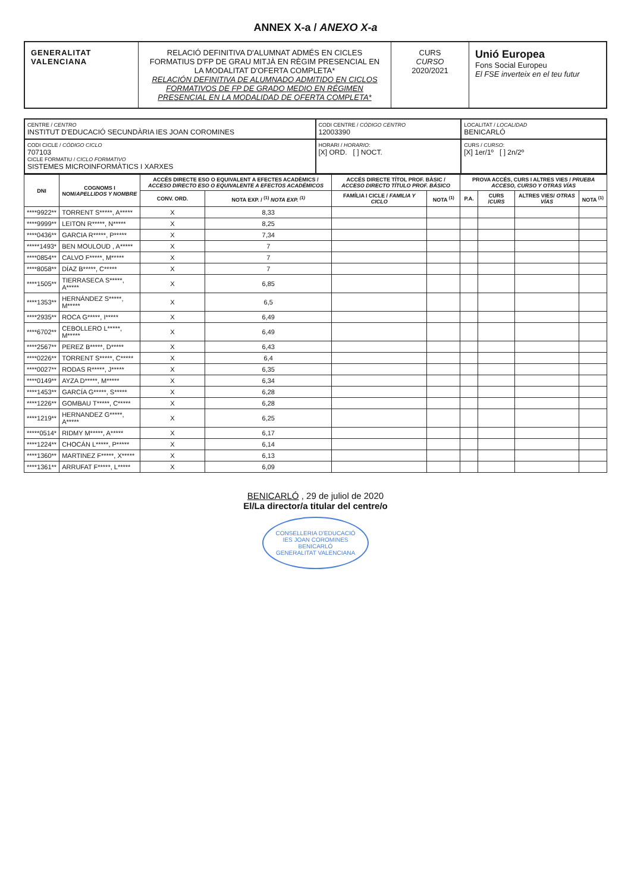ANNEX X-a / ANEXO X-a
GENERALITAT
VALENCIANA
RELACIÓ DEFINITIVA D'ALUMNAT ADMÉS EN CICLES FORMATIUS D'FP DE GRAU MITJÀ EN RÈGIM PRESENCIAL EN LA MODALITAT D'OFERTA COMPLETA*
RELACIÓN DEFINITIVA DE ALUMNADO ADMITIDO EN CICLOS FORMATIVOS DE FP DE GRADO MEDIO EN RÉGIMEN PRESENCIAL EN LA MODALIDAD DE OFERTA COMPLETA*
CURS
CURSO
2020/2021
Unió Europea
Fons Social Europeu
El FSE inverteix en el teu futur
CENTRE / CENTRO
INSTITUT D'EDUCACIÓ SECUNDÀRIA IES JOAN COROMINES
CODI CENTRE / CÓDIGO CENTRO
12003390
LOCALITAT / LOCALIDAD
BENICARLÓ
CODI CICLE / CÓDIGO CICLO
707103
CICLE FORMATIU / CICLO FORMATIVO
SISTEMES MICROINFORMÀTICS I XARXES
HORARI / HORARIO:
[X] ORD. [ ] NOCT.
CURS / CURSO:
[X] 1er/1º [ ] 2n/2º
| DNI | COGNOMS I NOM/ APELLIDOS Y NOMBRE | ACCÉS DIRECTE ESO O EQUIVALENT A EFECTES ACADÈMICS / ACCESO DIRECTO ESO O EQUIVALENTE A EFECTOS ACADÉMICOS | | ACCÉS DIRECTE TÍTOL PROF. BÀSIC / ACCESO DIRECTO TÍTULO PROF. BÁSICO | | PROVA ACCÉS, CURS I ALTRES VIES / PRUEBA ACCESO, CURSO Y OTRAS VÍAS | | | |
| --- | --- | --- | --- | --- | --- | --- | --- | --- | --- |
| | | CONV. ORD. | NOTA EXP. / <sup>(1)</sup> NOTA EXP. <sup>(1)</sup> | FAMÍLIA I CICLE / FAMILIA Y CICLO | NOTA <sup>(1)</sup> | P.A. | CURS / CURS | ALTRES VIES/ OTRAS VÍAS | NOTA <sup>(1)</sup> |
| ****9922** | TORRENT S*****, A***** | X | 8,33 | | | | | | |
| ****9999** | LEITON R*****, N***** | X | 8,25 | | | | | | |
| ****0436** | GARCIA R*****, P***** | X | 7,34 | | | | | | |
| *****1493* | BEN MOULOUD , A***** | X | 7 | | | | | | |
| ****0854** | CALVO F*****, M***** | X | 7 | | | | | | |
| ****8058** | DÍAZ B*****, C***** | X | 7 | | | | | | |
| ****1505** | TIERRASECA S*****, A***** | X | 6,85 | | | | | | |
| ****1353** | HERNÁNDEZ S*****, M***** | X | 6,5 | | | | | | |
| ****2935** | ROCA G*****, I***** | X | 6,49 | | | | | | |
| ****6702** | CEBOLLERO L*****, M***** | X | 6,49 | | | | | | |
| ****2567** | PEREZ B*****, D***** | X | 6,43 | | | | | | |
| ****0226** | TORRENT S*****, C***** | X | 6,4 | | | | | | |
| ****0027** | RODAS R*****, J***** | X | 6,35 | | | | | | |
| ****0149** | AYZA D*****, M***** | X | 6,34 | | | | | | |
| ****1453** | GARCÍA G*****, S***** | X | 6,28 | | | | | | |
| ****1226** | GOMBAU T*****, C***** | X | 6,28 | | | | | | |
| ****1219** | HERNANDEZ G*****, A***** | X | 6,25 | | | | | | |
| *****0514* | RIDMY M*****, A***** | X | 6,17 | | | | | | |
| ****1224** | CHOCÁN L*****, P***** | X | 6,14 | | | | | | |
| ****1360** | MARTINEZ F*****, X***** | X | 6,13 | | | | | | |
| ****1361** | ARRUFAT F*****, L***** | X | 6,09 | | | | | | |
BENICARLÓ , 29 de juliol de 2020
El/La director/a titular del centre/o
CONSELLERIA D'EDUCACIÓ
IES JOAN COROMINES
BENICARLÓ
GENERALITAT VALENCIANA